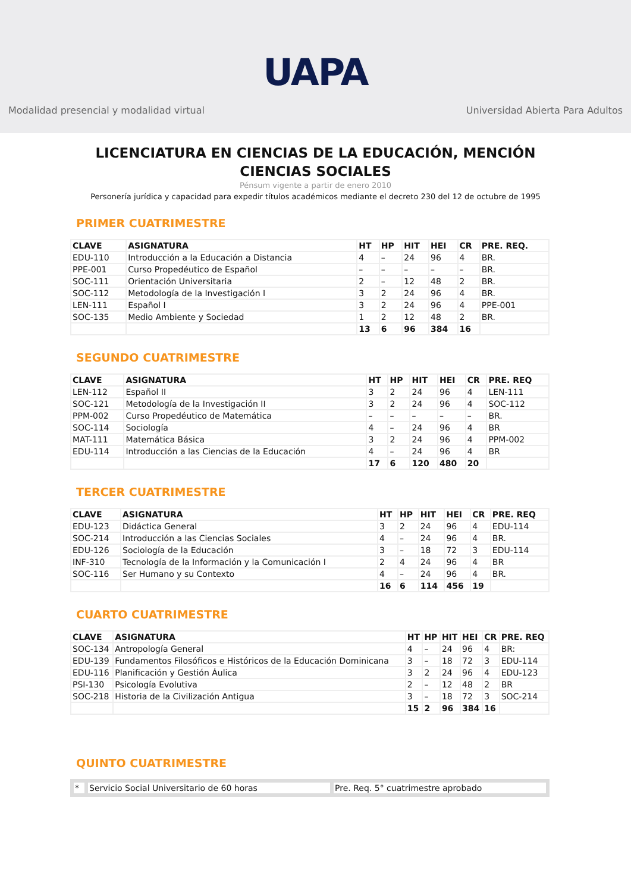UAPA
Modalidad presencial y modalidad virtual Universidad Abierta Para Adultos
LICENCIATURA EN CIENCIAS DE LA EDUCACIÓN, MENCIÓN CIENCIAS SOCIALES
Pénsum vigente a partir de enero 2010
Personería jurídica y capacidad para expedir títulos académicos mediante el decreto 230 del 12 de octubre de 1995
PRIMER CUATRIMESTRE
| CLAVE | ASIGNATURA | HT | HP | HIT | HEI | CR | PRE. REQ. |
| --- | --- | --- | --- | --- | --- | --- | --- |
| EDU-110 | Introducción a la Educación a Distancia | 4 | – | 24 | 96 | 4 | BR. |
| PPE-001 | Curso Propedéutico de Español | – | – | – | – | – | BR. |
| SOC-111 | Orientación Universitaria | 2 | – | 12 | 48 | 2 | BR. |
| SOC-112 | Metodología de la Investigación I | 3 | 2 | 24 | 96 | 4 | BR. |
| LEN-111 | Español I | 3 | 2 | 24 | 96 | 4 | PPE-001 |
| SOC-135 | Medio Ambiente y Sociedad | 1 | 2 | 12 | 48 | 2 | BR. |
| | | 13 | 6 | 96 | 384 | 16 | |
SEGUNDO CUATRIMESTRE
| CLAVE | ASIGNATURA | HT | HP | HIT | HEI | CR | PRE. REQ |
| --- | --- | --- | --- | --- | --- | --- | --- |
| LEN-112 | Español II | 3 | 2 | 24 | 96 | 4 | LEN-111 |
| SOC-121 | Metodología de la Investigación II | 3 | 2 | 24 | 96 | 4 | SOC-112 |
| PPM-002 | Curso Propedéutico de Matemática | – | – | – | – | – | BR. |
| SOC-114 | Sociología | 4 | – | 24 | 96 | 4 | BR |
| MAT-111 | Matemática Básica | 3 | 2 | 24 | 96 | 4 | PPM-002 |
| EDU-114 | Introducción a las Ciencias de la Educación | 4 | – | 24 | 96 | 4 | BR |
| | | 17 | 6 | 120 | 480 | 20 | |
TERCER CUATRIMESTRE
| CLAVE | ASIGNATURA | HT | HP | HIT | HEI | CR | PRE. REQ |
| --- | --- | --- | --- | --- | --- | --- | --- |
| EDU-123 | Didáctica General | 3 | 2 | 24 | 96 | 4 | EDU-114 |
| SOC-214 | Introducción a las Ciencias Sociales | 4 | – | 24 | 96 | 4 | BR. |
| EDU-126 | Sociología de la Educación | 3 | – | 18 | 72 | 3 | EDU-114 |
| INF-310 | Tecnología de la Información y la Comunicación I | 2 | 4 | 24 | 96 | 4 | BR |
| SOC-116 | Ser Humano y su Contexto | 4 | – | 24 | 96 | 4 | BR. |
| | | 16 | 6 | 114 | 456 | 19 | |
CUARTO CUATRIMESTRE
| CLAVE | ASIGNATURA | HT | HP | HIT | HEI | CR | PRE. REQ |
| --- | --- | --- | --- | --- | --- | --- | --- |
| SOC-134 | Antropología General | 4 | – | 24 | 96 | 4 | BR: |
| EDU-139 | Fundamentos Filosóficos e Históricos de la Educación Dominicana | 3 | – | 18 | 72 | 3 | EDU-114 |
| EDU-116 | Planificación y Gestión Áulica | 3 | 2 | 24 | 96 | 4 | EDU-123 |
| PSI-130 | Psicología Evolutiva | 2 | – | 12 | 48 | 2 | BR |
| SOC-218 | Historia de la Civilización Antigua | 3 | – | 18 | 72 | 3 | SOC-214 |
| | | 15 | 2 | 96 | 384 | 16 | |
QUINTO CUATRIMESTRE
| * | Servicio Social Universitario de 60 horas | Pre. Req. 5° cuatrimestre aprobado |